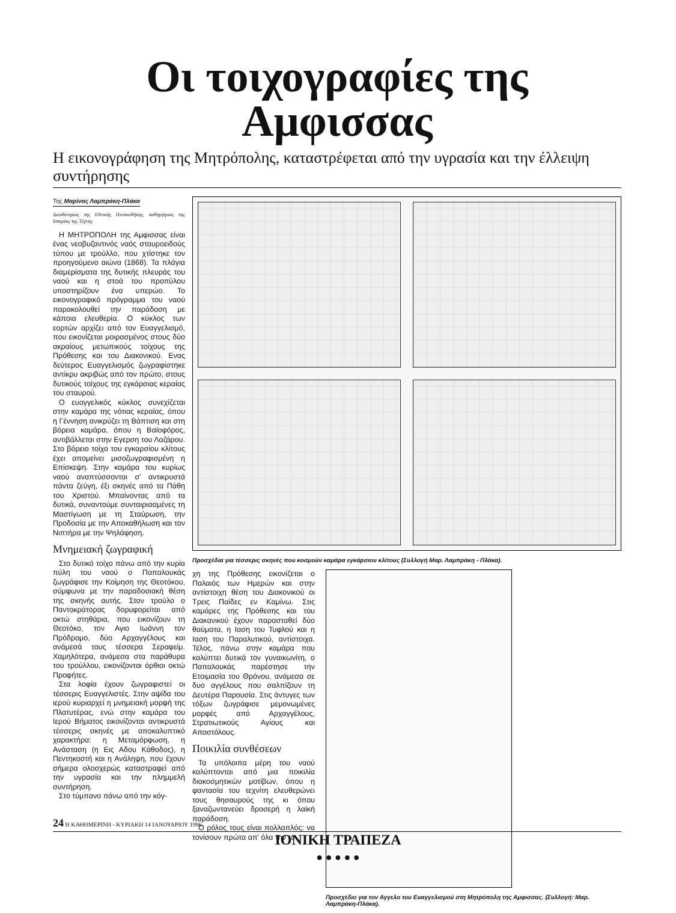Οι τοιχογραφίες της Αμφισσας
Η εικονογράφηση της Μητρόπολης, καταστρέφεται από την υγρασία και την έλλειψη συντήρησης
Της Μαρίνας Λαμπράκη-Πλάκα
Διευθύντριας της Εθνικής Πινακοθήκης, καθηγήτριας της Ιστορίας της Τέχνης
Η ΜΗΤΡΟΠΟΛΗ της Αμφισσας είναι ένας νεοβυζαντινός ναός σταυροειδούς τύπου με τρούλλο, που χτίστηκε τον προηγούμενο αιώνα (1868). Τα πλάγια διαμερίσματα της δυτικής πλευράς του ναού και η στοά του προπύλου υποστηρίζουν ένα υπερώο. Το εικονογραφικό πρόγραμμα του ναού παρακολουθεί την παράδοση με κάποια ελευθερία. Ο κύκλος των εορτών αρχίζει από τον Ευαγγελισμό, που εικονίζεται μοιρασμένος στους δύο ακραίους μετωπικούς τοίχους της Πρόθεσης και του Διακονικού. Ενας δεύτερος Ευαγγελισμός ζωγραφίστηκε αντίκρυ ακριβώς από τον πρώτο, στους δυτικούς τοίχους της εγκάρσιας κεραίας του σταυρού.
Ο ευαγγελικός κύκλος συνεχίζεται στην καμάρα της νότιας κεραίας, όπου η Γέννηση ανικρύζει τη Βάπτιση και στη βόρεια καμάρα, όπου η Βαϊοφόρος, αντιβάλλεται στην Εγερση του Λαζάρου. Στο βόρειο τοίχο του εγκαρσίου κλίτους έχει απομείνει μισοζωγραφισμένη η Επίσκεψη. Στην καμάρα του κυρίως ναού αναπτύσσονται σ' αντικρυστά πάντα ζεύγη, έξι σκηνές από τα Πάθη του Χριστού. Μπαίνοντας από τα δυτικά, συναντούμε συνταιριασμένες τη Μαστίγωση με τη Σταύρωση, την Προδοσία με την Αποκαθήλωση και τον Νιπτήρα με την Ψηλάφηση.
Μνημειακή ζωγραφική
Στο δυτικό τοίχο πάνω από την κυρία πύλη του ναού ο Παπαλουκάς ζωγράφισε την Κοίμηση της Θεοτόκου, σύμφωνα με την παραδοσιακή θέση της σκηνής αυτής. Στον τρούλο ο Παντοκράτορας δορυφορείται από οκτώ στηθάρια, που εικονίζουν τη Θεοτόκο, τον Αγιο Ιωάννη τον Πρόδρομο, δύο Αρχαγγέλους και ανάμεσά τους τέσσερα Σεραφείμ. Χαμηλότερα, ανάμεσα στα παράθυρα του τρούλλου, εικονίζονται όρθιοι οκτώ Προφήτες.
Στα λοφία έχουν ζωγραφιστεί οι τέσσερις Ευαγγελιστές. Στην αψίδα του ιερού κυριαρχεί η μνημειακή μορφή της Πλατυτέρας, ενώ στην καμάρα του Ιερού Βήματος εικονίζονται αντικρυστά τέσσερις σκηνές με αποκαλυπτικό χαρακτήρα: η Μεταμόρφωση, η Ανάσταση (η Εις Αδου Κάθοδος), η Πεντηκοστή και η Ανάληψη, που έχουν σήμερα ολοσχερώς καταστραφεί από την υγρασία και την πλημμελή συντήρηση.
Στο τύμπανο πάνω από την κόγ-
Προσχέδια για τέσσερις σκηνές που κοσμούν καμάρα εγκάρσιου κλίτους (Συλλογή Μαρ. Λαμπράκη - Πλάκα).
χη της Πρόθεσης εικονίζεται ο Παλαιός των Ημερών και στην αντίστοιχη θέση του Διακονικού οι Τρεις Παίδες εν Καμίνω. Στις καμάρες της Πρόθεσης και του Διακανικού έχουν παρασταθεί δύο θαύματα, η Ιαση του Τυφλού και η Ιαση του Παραλυτικού, αντίστοιχα. Τέλος, πάνω στην καμάρα που καλύπτει δυτικά τον γυναικωνίτη, ο Παπαλουκάς παρέστησε την Ετοιμασία του Θρόνου, ανάμεσα σε δυο αγγέλους που σαλπίζουν τη Δευτέρα Παρουσία. Στις άντυγες των τόξων ζωγράφισε μεμονωμένες μορφές από Αρχαγγέλους, Στρατιωτικούς Αγίους και Αποστόλους.
Ποικιλία συνθέσεων
Τα υπόλοιπα μέρη του ναού καλύπτονται από μια ποικιλία διακοσμητικών μοτίβων, όπου η φαντασία του τεχνίτη ελευθερώνει τους θησαυρούς της κι όπου ξαναζωντανεύει δροσερή η λαϊκή παράδοση.
Ο ρόλος τους είναι πολλαπλός: να τονίσουν πρώτα απ' όλα την τε-
Προσχέδιο για τον Αγγελο του Ευαγγελισμού στη Μητρόπολη της Αμφισσας. (Συλλογή: Μαρ. Λαμπράκη-Πλάκα).
24 Η ΚΑΘΗΜΕΡΙΝΗ - ΚΥΡΙΑΚΗ 14 ΙΑΝΟΥΑΡΙΟΥ 1996
ΙΟΝΙΚΗ ΤΡΑΠΕΖΑ
● ● ● ● ●